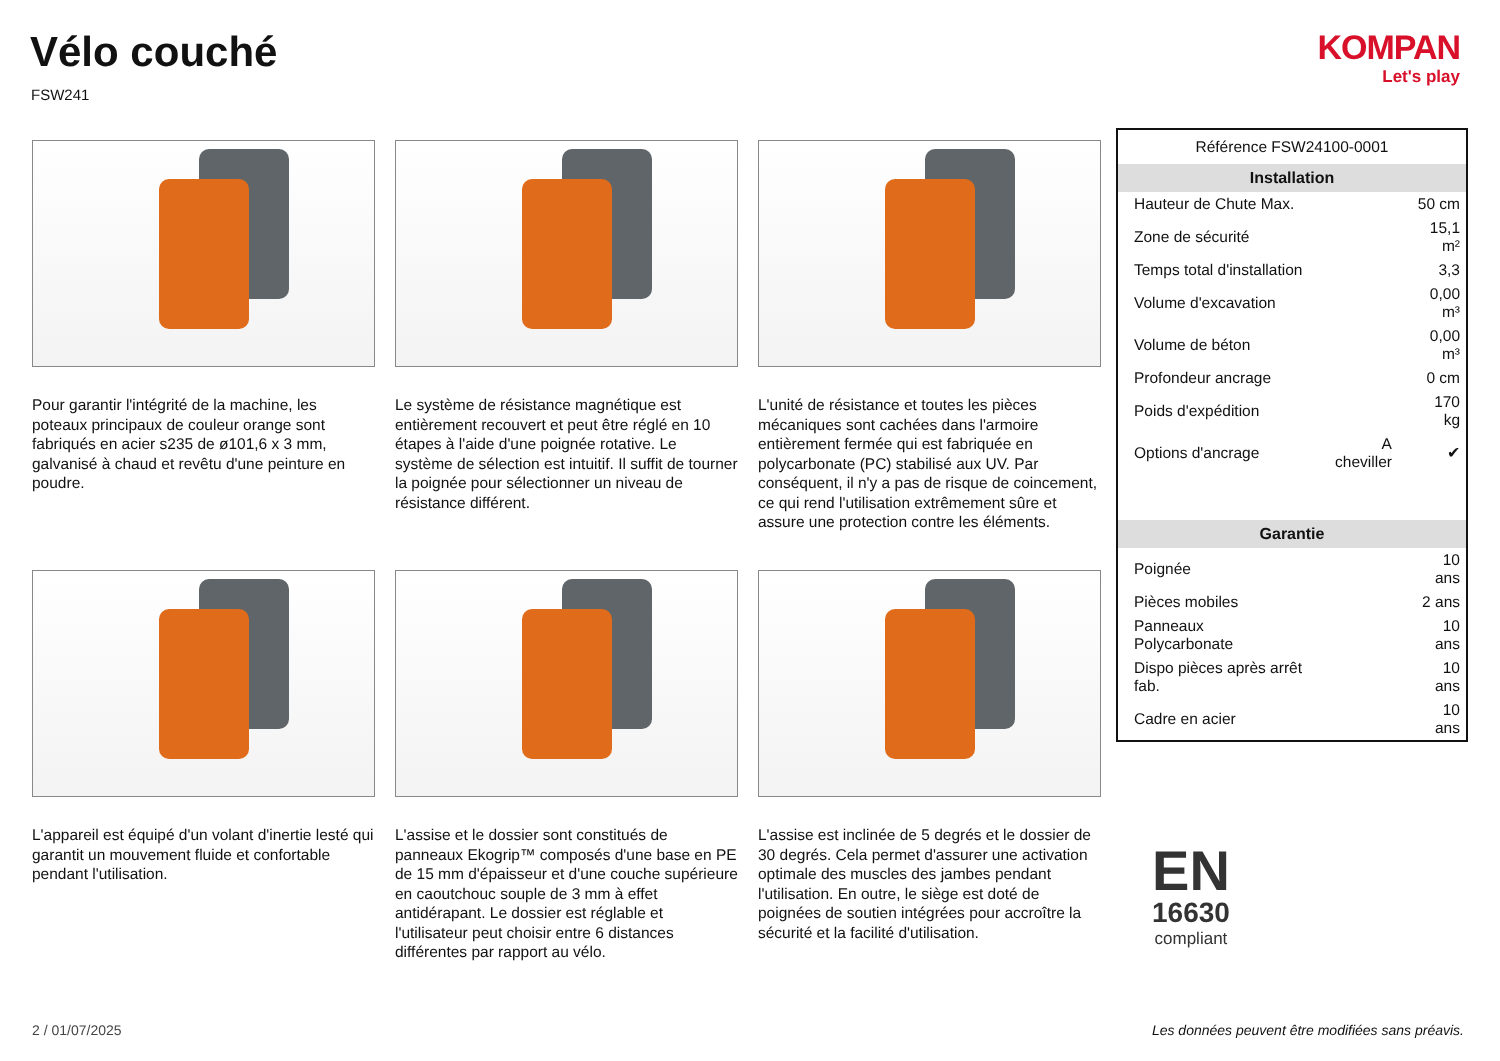Vélo couché
FSW241
KOMPAN
Let's play
Pour garantir l'intégrité de la machine, les poteaux principaux de couleur orange sont fabriqués en acier s235 de ø101,6 x 3 mm, galvanisé à chaud et revêtu d'une peinture en poudre.
Le système de résistance magnétique est entièrement recouvert et peut être réglé en 10 étapes à l'aide d'une poignée rotative. Le système de sélection est intuitif. Il suffit de tourner la poignée pour sélectionner un niveau de résistance différent.
L'unité de résistance et toutes les pièces mécaniques sont cachées dans l'armoire entièrement fermée qui est fabriquée en polycarbonate (PC) stabilisé aux UV. Par conséquent, il n'y a pas de risque de coincement, ce qui rend l'utilisation extrêmement sûre et assure une protection contre les éléments.
L'appareil est équipé d'un volant d'inertie lesté qui garantit un mouvement fluide et confortable pendant l'utilisation.
L'assise et le dossier sont constitués de panneaux Ekogrip™ composés d'une base en PE de 15 mm d'épaisseur et d'une couche supérieure en caoutchouc souple de 3 mm à effet antidérapant. Le dossier est réglable et l'utilisateur peut choisir entre 6 distances différentes par rapport au vélo.
L'assise est inclinée de 5 degrés et le dossier de 30 degrés. Cela permet d'assurer une activation optimale des muscles des jambes pendant l'utilisation. En outre, le siège est doté de poignées de soutien intégrées pour accroître la sécurité et la facilité d'utilisation.
Référence FSW24100-0001
| Installation | | |
| --- | --- | --- |
| Hauteur de Chute Max. | | 50 cm |
| Zone de sécurité | | 15,1 m² |
| Temps total d'installation | | 3,3 |
| Volume d'excavation | | 0,00 m³ |
| Volume de béton | | 0,00 m³ |
| Profondeur ancrage | | 0 cm |
| Poids d'expédition | | 170 kg |
| Options d'ancrage | A cheviller | ✔ |
| Garantie | | |
| Poignée | | 10 ans |
| Pièces mobiles | | 2 ans |
| Panneaux Polycarbonate | | 10 ans |
| Dispo pièces après arrêt fab. | | 10 ans |
| Cadre en acier | | 10 ans |
EN
16630
compliant
2 / 01/07/2025
Les données peuvent être modifiées sans préavis.